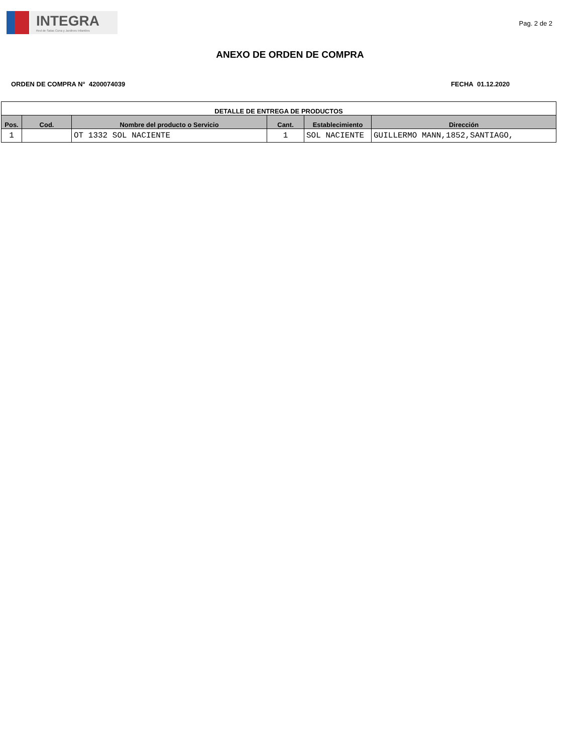INTEGRA
Red de Salas Cuna y Jardines Infantiles
Pag. 2 de 2
ANEXO DE ORDEN DE COMPRA
ORDEN DE COMPRA N° 4200074039 FECHA 01.12.2020
| DETALLE DE ENTREGA DE PRODUCTOS | | | | | |
| --- | --- | --- | --- | --- | --- |
| Pos. | Cod. | Nombre del producto o Servicio | Cant. | Establecimiento | Dirección |
| 1 | | OT 1332 SOL NACIENTE | 1 | SOL NACIENTE | GUILLERMO MANN,1852,SANTIAGO, |